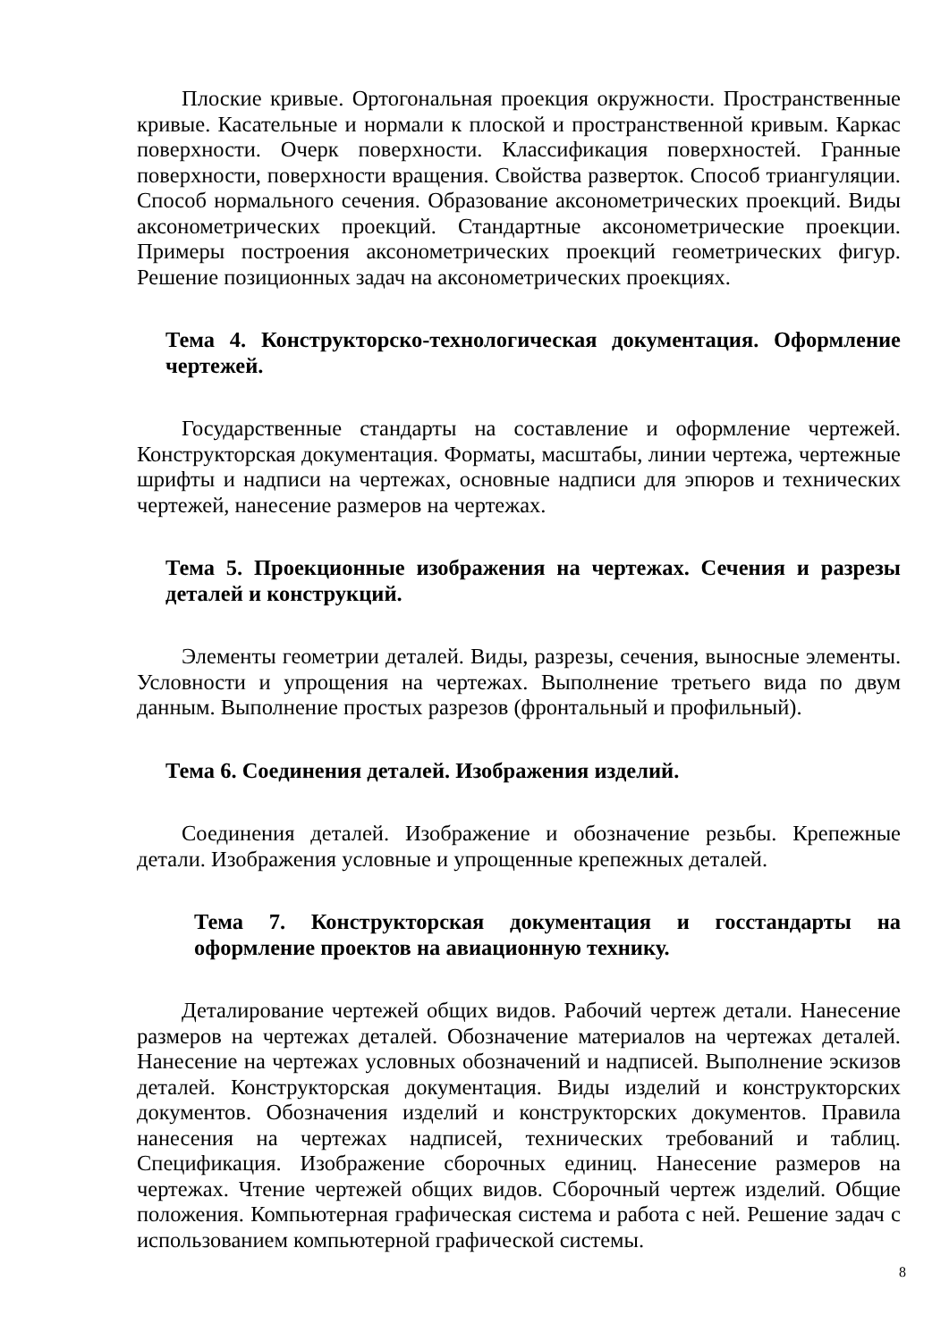Плоские кривые. Ортогональная проекция окружности. Пространственные кривые. Касательные и нормали к плоской и пространственной кривым. Каркас поверхности. Очерк поверхности. Классификация поверхностей. Гранные поверхности, поверхности вращения. Свойства разверток. Способ триангуляции. Способ нормального сечения. Образование аксонометрических проекций. Виды аксонометрических проекций. Стандартные аксонометрические проекции. Примеры построения аксонометрических проекций геометрических фигур. Решение позиционных задач на аксонометрических проекциях.
Тема 4. Конструкторско-технологическая документация. Оформление чертежей.
Государственные стандарты на составление и оформление чертежей. Конструкторская документация. Форматы, масштабы, линии чертежа, чертежные шрифты и надписи на чертежах, основные надписи для эпюров и технических чертежей, нанесение размеров на чертежах.
Тема 5. Проекционные изображения на чертежах. Сечения и разрезы деталей и конструкций.
Элементы геометрии деталей. Виды, разрезы, сечения, выносные элементы. Условности и упрощения на чертежах. Выполнение третьего вида по двум данным. Выполнение простых разрезов (фронтальный и профильный).
Тема 6. Соединения деталей. Изображения изделий.
Соединения деталей. Изображение и обозначение резьбы. Крепежные детали. Изображения условные и упрощенные крепежных деталей.
Тема 7. Конструкторская документация и госстандарты на оформление проектов на авиационную технику.
Деталирование чертежей общих видов. Рабочий чертеж детали. Нанесение размеров на чертежах деталей. Обозначение материалов на чертежах деталей. Нанесение на чертежах условных обозначений и надписей. Выполнение эскизов деталей. Конструкторская документация. Виды изделий и конструкторских документов. Обозначения изделий и конструкторских документов. Правила нанесения на чертежах надписей, технических требований и таблиц. Спецификация. Изображение сборочных единиц. Нанесение размеров на чертежах. Чтение чертежей общих видов. Сборочный чертеж изделий. Общие положения. Компьютерная графическая система и работа с ней. Решение задач с использованием компьютерной графической системы.
8